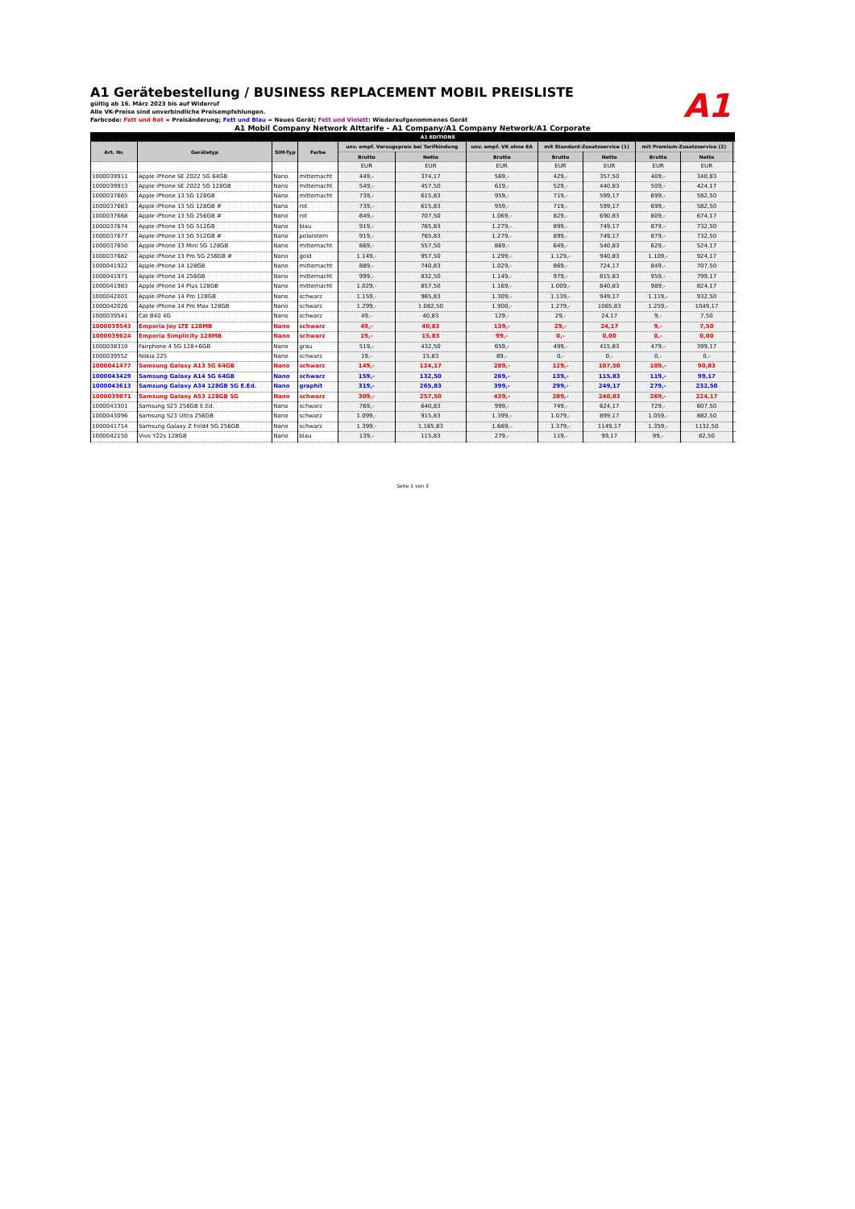A1
A1 Gerätebestellung / BUSINESS REPLACEMENT MOBIL PREISLISTE
gültig ab 16. März 2023 bis auf Widerruf
Alle VK-Preise sind unverbindliche Preisempfehlungen.
Farbcode: Fett und Rot = Preisänderung; Fett und Blau = Neues Gerät; Fett und Violett: Wiederaufgenommenes Gerät
A1 Mobil Company Network Alttarife - A1 Company/A1 Company Network/A1 Corporate
| | | | | A1 EDITIONS | | | | | | | |
| --- | --- | --- | --- | --- | --- | --- | --- | --- | --- | --- | --- |
| Art. Nr. | Gerätetyp | SIM-Typ | Farbe | unv. empf. Vorzugspreis bei Tarifbindung | | unv. empf. VK ohne EA | mit Standard-Zusatzservice (1) | | mit Premium-Zusatzservice (2) | | |
| | | | | Brutto | Netto | Brutto | Brutto | Netto | Brutto | Netto | |
| | | | | EUR | EUR | EUR | EUR | EUR | EUR | EUR | |
| 1000039911 | Apple iPhone SE 2022 5G 64GB | Nano | mitternacht | 449,- | 374,17 | 569,- | 429,- | 357,50 | 409,- | 340,83 | |
| 1000039913 | Apple iPhone SE 2022 5G 128GB | Nano | mitternacht | 549,- | 457,50 | 619,- | 529,- | 440,83 | 509,- | 424,17 | |
| 1000037665 | Apple iPhone 13 5G 128GB | Nano | mitternacht | 739,- | 615,83 | 959,- | 719,- | 599,17 | 699,- | 582,50 | |
| 1000037663 | Apple iPhone 13 5G 128GB # | Nano | rot | 739,- | 615,83 | 959,- | 719,- | 599,17 | 699,- | 582,50 | |
| 1000037668 | Apple iPhone 13 5G 256GB # | Nano | rot | 849,- | 707,50 | 1.069,- | 829,- | 690,83 | 809,- | 674,17 | |
| 1000037674 | Apple iPhone 13 5G 512GB | Nano | blau | 919,- | 765,83 | 1.279,- | 899,- | 749,17 | 879,- | 732,50 | |
| 1000037677 | Apple iPhone 13 5G 512GB # | Nano | polarstern | 919,- | 765,83 | 1.279,- | 899,- | 749,17 | 879,- | 732,50 | |
| 1000037650 | Apple iPhone 13 Mini 5G 128GB | Nano | mitternacht | 669,- | 557,50 | 869,- | 649,- | 540,83 | 629,- | 524,17 | |
| 1000037682 | Apple iPhone 13 Pro 5G 256GB # | Nano | gold | 1.149,- | 957,50 | 1.299,- | 1.129,- | 940,83 | 1.109,- | 924,17 | |
| 1000041922 | Apple iPhone 14 128GB | Nano | mitternacht | 889,- | 740,83 | 1.029,- | 869,- | 724,17 | 849,- | 707,50 | |
| 1000041971 | Apple iPhone 14 256GB | Nano | mitternacht | 999,- | 832,50 | 1.149,- | 979,- | 815,83 | 959,- | 799,17 | |
| 1000041983 | Apple iPhone 14 Plus 128GB | Nano | mitternacht | 1.029,- | 857,50 | 1.169,- | 1.009,- | 840,83 | 989,- | 824,17 | |
| 1000042001 | Apple iPhone 14 Pro 128GB | Nano | schwarz | 1.159,- | 965,83 | 1.309,- | 1.139,- | 949,17 | 1.119,- | 932,50 | |
| 1000042026 | Apple iPhone 14 Pro Max 128GB | Nano | schwarz | 1.299,- | 1.082,50 | 1.900,- | 1.279,- | 1065,83 | 1.259,- | 1049,17 | |
| 1000039541 | Cat B40 4G | Nano | schwarz | 49,- | 40,83 | 129,- | 29,- | 24,17 | 9,- | 7,50 | |
| 1000039543 | Emporia Joy LTE 128MB | Nano | schwarz | 49,- | 40,83 | 139,- | 29,- | 24,17 | 9,- | 7,50 | |
| 1000039624 | Emporia Simplicity 128MB | Nano | schwarz | 19,- | 15,83 | 99,- | 0,- | 0,00 | 0,- | 0,00 | |
| 1000038310 | Fairphone 4 5G 128+6GB | Nano | grau | 519,- | 432,50 | 659,- | 499,- | 415,83 | 479,- | 399,17 | |
| 1000039552 | Nokia 225 | Nano | schwarz | 19,- | 15,83 | 89,- | 0,- | 0,- | 0,- | 0,- | |
| 1000041477 | Samsung Galaxy A13 5G 64GB | Nano | schwarz | 149,- | 124,17 | 289,- | 129,- | 107,50 | 109,- | 90,83 | |
| 1000043429 | Samsung Galaxy A14 5G 64GB | Nano | schwarz | 159,- | 132,50 | 269,- | 139,- | 115,83 | 119,- | 99,17 | |
| 1000043613 | Samsung Galaxy A34 128GB 5G E.Ed. | Nano | graphit | 319,- | 265,83 | 399,- | 299,- | 249,17 | 279,- | 232,50 | |
| 1000039871 | Samsung Galaxy A53 128GB 5G | Nano | schwarz | 309,- | 257,50 | 439,- | 289,- | 240,83 | 269,- | 224,17 | |
| 1000043301 | Samsung S23 256GB E.Ed. | Nano | schwarz | 769,- | 640,83 | 999,- | 749,- | 624,17 | 729,- | 607,50 | |
| 1000043096 | Samsung S23 Ultra 256GB | Nano | schwarz | 1.099,- | 915,83 | 1.399,- | 1.079,- | 899,17 | 1.059,- | 882,50 | |
| 1000041714 | Samsung Galaxy Z Fold4 5G 256GB | Nano | schwarz | 1.399,- | 1.165,83 | 1.669,- | 1.379,- | 1149,17 | 1.359,- | 1132,50 | |
| 1000042150 | Vivo Y22s 128GB | Nano | blau | 139,- | 115,83 | 279,- | 119,- | 99,17 | 99,- | 82,50 | |
Seite 1 von 3